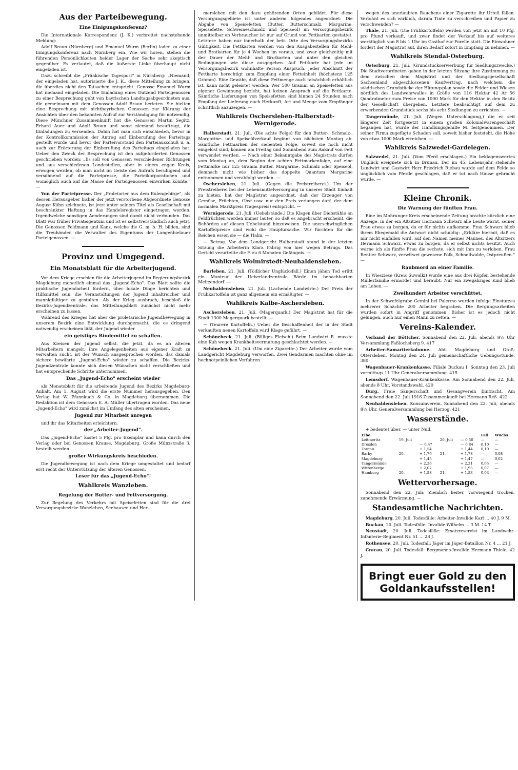Aus der Parteibewegung.
Eine Einigungskonferenz?
Die Internationale Korrespondenz (J. K.) verbreitet nachstehende Meldung:
Adolf Braun (Nürnberg) und Emanuel Wurm (Berlin) laden zu einer Einigungskonferenz nach Nürnberg ein. Wie wir hören, stehen die führenden Persönlichkeiten beider Lager der Sache sehr skeptisch gegenüber. Es verlautet, daß die äußerste Linke überhaupt nicht eingeladen ist.
Dazu schreibt die „Fränkische Tagespost" in Nürnberg: „Niemand, der eingeladen hat, autorisierte die J. K., diese Mitteilung zu bringen, die überdies nicht den Tatsachen entspricht. Genosse Emanuel Wurm hat niemand eingeladen. Die Einladung eines Dutzend Parteigenossen zu einer Besprechung geht von bayrischen Landtagsabgeordneten aus, die gemeinsam mit dem Genossen Adolf Braun berieten. Sie hielten eine Besprechung mit nichtbayrischen Genossen zur Klärung der Ansichten über den bekannten Aufruf zur Verständigung für notwendig. Diese Münchner Zusammenkunft hat die Genossen Martin Segitz, Erhard Auer und Adolf Braun und sonst niemand beauftragt, die Einladungen zu versenden. Dahin hat man sich entschieden, bevor in der Kontrollkommission der Antrag auf Einberufung des Parteitags gestellt wurde und bevor der Parteivorstand den Parteiausschuß u. a. auch zur Erörterung der Einberufung des Parteitags eingeladen hat. Ueber den Zweck der Besprechung ist den aufgeforderten Genossen geschrieben worden: „Es soll von Genossen verschiedener Richtungen und aus verschiedenen Landesteilen, aber in einem engen Kreis, erwogen werden, ob man nicht im Geiste des Aufrufs beruhigend und versöhnend auf die Parteipresse, die Parteikorporationen und womöglich auch auf die Masse der Parteigenossen einwirken könnte." —
Von der Parteipresse. Der „Proletarier aus dem Eulengebirge", als dessen Herausgeber bisher der jetzt verstorbene Abgeordnete Genosse August Kühn zeichnete, ist jetzt unter seinem Titel als Gesellschaft mit beschränkter Haftung in das Handelsregister eingetragen worden. Irgendwelche sonstigen Aenderungen sind damit nicht verbunden. Das Blatt war früher Privateigentum und ist es selbstverständlich auch jetzt. Die Genossen Feldmann und Kanz, welche die G. m. b. H. bilden, sind die Treuhänder, die Verwalter des Eigentums der Langenbielauer Parteigenossen. —
Provinz und Umgegend.
Ein Monatsblatt für die Arbeiterjugend.
Vor dem Kriege erschien für die Arbeiterjugend im Regierungsbezirk Magdeburg monatlich einmal das „Jugend-Echo". Das Blatt sollte die praktische Jugendarbeit fördern, über lokale Dinge berichten und Hilfsmittel sein, die Veranstaltungen der Jugend inhaltreicher und mannigfaltiger zu gestalten. Als der Krieg ausbrach, beschloß die Bezirks-Jugendzentrale, das Mitteilungsblatt zunächst nicht mehr erscheinen zu lassen.
Während des Krieges hat aber die proletarische Jugendbewegung in unserem Bezirk eine Entwicklung durchgemacht, die es dringend notwendig erscheinen läßt, der Jugend wieder
ein geistiges Bindemittel zu schaffen.
Aus Kreisen der Jugend selbst, die jetzt, da es an älteren Mitarbeitern mangelt, ihre Angelegenheiten aus eigener Kraft zu verwalten sucht, ist der Wunsch ausgesprochen worden, das damals sichere bewährte „Jugend-Echo" wieder zu schaffen. Die Bezirks-Jugendzentrale konnte sich diesen Wünschen nicht verschließen und hat entsprechende Schritte unternommen.
Das „Jugend-Echo" erscheint wieder
als Monatsblatt für die arbeitende Jugend des Bezirks Magdeburg-Anhalt. Am 1. August wird die erste Nummer herausgegeben. Den Verlag hat W. Pfannkuch & Co. in Magdeburg übernommen. Die Redaktion ist dem Genossen E. A. Müller übertragen worden. Das neue „Jugend-Echo" wird zunächst im Umfang des alten erscheinen.
Jugend zur Mitarbeit anregen
und ihr das Mitarbeiten erleichtern.
der „Arbeiter-Jugend".
Das „Jugend-Echo" kostet 5 Pfg. pro Exemplar und kann durch den Verlag oder bei Genossen Krause, Magdeburg, Große Münzstraße 3, bestellt werden.
großer Wirkungskreis beschieden.
Die Jugendbewegung ist nach dem Kriege umgestaltet und bedarf erst recht der Unterstützung der älteren Genossen.
Leser für das „Jugend-Echo"!
Wahlkreis Wanzleben.
Regelung der Butter- und Fettversorgung.
Zur Regelung des Verkehrs mit Speisefetten sind für die drei Versorgungsbezirke Wanzleben, Seehausen und Her-
mersleben mit den dazu gehörenden Orten gebildet. Für diese Versorgungsgebiete ist unter anderm folgendes angeordnet: Die Abgabe von Speisefetten (Butter, Butterschmalz, Margarine, Speisefette, Schweineschmalz und Speiseöl) im Versorgungsbezirk unmittelbar an Verbraucher ist nur auf Grund von Fettkarten gestattet. Letztere haben nur innerhalb der betr. Orte des Versorgungsbezirks Gültigkeit. Die Fettkarten werden von den Ausgabestellen für Mehl- und Brotkarten für je 4 Wochen im voraus, und zwar gleichzeitig mit der Dauer der Mehl- und Brotkarten und unter den gleichen Bedingungen wie diese ausgegeben. Auf Fettkarte hat jede im Versorgungsbezirk wohnhafte Person Anspruch. Jeder Abschnitt der Fettkarte berechtigt zum Empfang einer Fetteinheit (höchstens 125 Gramm). Eine Gewähr, daß diese Fettmenge auch tatsächlich erhältlich ist, kann nicht geleistet werden. Wer 500 Gramm an Speisefetten aus eigener Gewinnung bezieht, hat keinen Anspruch auf die Fettkarte. Sämtliche Lieferungen von Speisefetten sind binnen 24 Stunden nach Empfang der Lieferung nach Herkunft, Art und Menge vom Empfänger schriftlich anzuzeigen. —
Wahlkreis Oschersleben-Halberstadt-Wernigerode.
Halberstadt, 21. Juli. (Die achte Folge) für den Butter-, Schmalz-, Margarine- und Speiseölverkauf beginnt von nächsten Montag ab. Sämtliche Fettmarken der siebenten Folge, soweit sie noch nicht eingelöst sind, können am Freitag und Sonnabend zum Ankauf von Fett verwendet werden. — Nach einer Bekanntgabe des Magistrats dürfen vom Montag an, dem Beginn der achten Fettmarkenfolge, auf eine Fettmarke nur 125 Gramm Butter, Margarine, Schmalz oder Speiseöl, demnach nicht wie bisher das doppelte Quantum Margarine entnommen und verabfolgt werden. —
Oschersleben, 21. Juli. (Gegen die Preistreiberei.) Um der Preistreiberei bei der Lebensmittelversorgung in unserer Stadt Einhalt zu bieten, hat der Magistrat angeordnet, daß der Erzeuger von Gemüse, Früchten, Obst usw. nur den Preis verlangen darf, der dem normalen Marktpreis (Tagespreis) entspricht. —
Wernigerode, 21. Juli. (Uebelstände.) Die Klagen über Diebstähle an Feldfrüchten werden immer lauter, so daß es angebracht erscheint, die Behörden auf diesen Uebelstand hinzuweisen. Die unerschwinglichen Kartoffelpreise sind wohl die Hauptursache. Wir fürchten für die Reichen essen sie — die Halm. —
— Betrug. Vor dem Landgericht Halberstadt stand in der letzten Sitzung die Arbeiterin Klara Fabrig von hier wegen Betrugs. Das Gericht verurteilte die F. zu 6 Monaten Gefängnis. —
Wahlkreis Wolmirstedt-Neuhaldensleben.
Barleben, 21. Juli. (Tödlicher Unglücksfall.) Einen jähen Tod erlitt ein Monteur der Ueberlandzentrale Börde im benachbarten Meitzendorf. —
Neuhaldensleben, 21. Juli. (Lachende Landwirte.) Der Preis der Frühkartoffeln ist ganz allgemein ein ermäßigter. —
Wahlkreis Kalbe-Aschersleben.
Aschersleben, 21. Juli. (Magerquark.) Der Magistrat hat für die Stadt 1300 Magerquark bestellt. —
— (Teurere Kartoffeln.) Ueber die Beschaffenheit der in der Stadt verkauften neuen Kartoffeln wird Klage geführt. —
Schönebeck, 21. Juli. (Billiges Fleisch.) Beim Landwirt R. musste eine Kuh wegen Krankheitsvermutung geschlachtet werden. —
Schönebeck, 21. Juli. (Um eine Zigarette.) Der Arbeiter wurde vom Landgericht Magdeburg verworfen. Zwei Gendarmen machten ohne im hochnotpeinlichen Verfahren
wegen des unerlaubten Rauchens einer Zigarette ihr Urteil fällen. Verlohnt es sich wirklich, darum Tinte zu verschreiben und Papier zu verschwenden? —
Thale, 21. Juli. (Die Frühkartoffeln) werden von jetzt an mit 10 Pfg. pro Pfund verkauft, und zwar findet der Verkauf bis auf weiteres werktäglich von 8 bis 1 Uhr im Gasthof zur Forelle statt. Die Einwohner fordert der Magistrat auf, ihren Bedarf sofort in Empfang zu nehmen. —
Wahlkreis Stendal-Osterburg.
Osterburg, 21. Juli. (Grundstückserwerbung für Siedlungszwecke.) Die Stadtverordneten gaben in der letzten Sitzung ihre Zustimmung zu dem zwischen dem Magistrat und der Siedlungsgesellschaft Sachsenland abgeschlossenen Kaufvertrag, nach welchem die städtischen Grundstücke der Hütungsplan sowie die Felder und Wiesen nördlich des Landwehrwalles in Größe von 116 Hektar 42 Ar 56 Quadratmeter zum Preise von 1000 Mark für den Hektar in den Besitz der Gesellschaft übergehen. Letztere beabsichtigt auf dem zu erwerbenden Grundstück sechs bis acht Siedlungen zu errichten. —
Tangermünde, 21. Juli. (Wegen Unterschlagung,) die er seit längerer Zeit fortgesetzt in einem großen Kolonialwarengeschäft begangen hat, wurde der Handlungsgehilfe M. festgenommen. Der seiner Firma zugefügte Schaden soll, soweit bisher feststeht, die Höhe von etwa 1000 Mark erreichen. —
Wahlkreis Salzwedel-Gardelegen.
Salzwedel, 21. Juli. (Vom Pferd erschlagen.) Ein beklagenswertes Unglück ereignete sich in Brunau. Der im 45. Lebensjahr stehende Landwirt und Gastwirt Herr Friedrich Riebau wurde auf dem Felde so unglücklich vom Pferde geschlagen, daß er tot nach Hause gebracht wurde. —
Kleine Chronik.
Die Warnung der fünften Frau.
Eine im Mohrunger Kreis erscheinende Zeitung brachte kürzlich eine Anzeige, in der ein Altsitzer Hermann Schwarz alle Leute warnt, seiner Frau etwas zu borgen, da er für nichts aufkomme. Frau Schwarz blieb ihrem Ehegemahl die Antwort nicht schuldig: „Erkläre hiermit, daß es mir nicht einfallen wird, auf den Namen meines Mannes, des Altsitzers Hermann Schwarz, etwas zu borgen, da er selbst nichts besitzt. Auch warne ich als fünfte Frau die sechste, sich mit ihm zu verloben. Frau Rentier Schwarz, verwitwet gewesene Pölk, Schnellwalde, Ostpreußen." —
Raubmord an einer Familie.
In Wiesziese (Kreis Suwalki) wurde eine aus drei Köpfen bestehende Müllerfamilie ermordet und beraubt. Nur ein zweijähriges Kind blieb am Leben. —
Zweihundert Arbeiter verschüttet.
In der Schwefelgrube Gemini bei Palermo wurden infolge Einsturzes mehrerer Schächte 200 Arbeiter begraben. Die Bergungsarbeiten wurden sofort in Angriff genommen. Bisher ist es jedoch nicht gelungen, auch nur einen Mann zu retten. —
Vereins-Kalender.
Verband der Böttcher. Sonnabend den 22. Juli, abends 8½ Uhr Versammlung Faßlochsberg 9. 417
Arbeiter-Samariterkolonne. Abt. Magdeburg und Groß-Ottersleben. Montag den 24. Juli gemeinschaftliche Uebungsstunde. 380
Wagenbauer-Krankenkasse. Filiale Buckau I. Sonntag den 23. Juli vormittags 11 Uhr Generalversammlung. 415
Lemsdorf. Wagenbauer-Krankenkasse. Am Sonnabend den 22. Juli, abends 8 Uhr, Vorstandswahl. 420
Burg. Freie Sängerschaft und Gesangverein Eintracht. Am Sonnabend den 22. Juli 1916 Zusammenkunft bei Hermann Reß. 422
Neuhaldensleben. Konsumverein. Sonnabend den 22. Juli, abends 8½ Uhr, Generalversammlung bei Herzog. 421
Wasserstände.
+ bedeutet über, — unter Null.
| Elbe. | | | | | Fall | Wuchs |
| --- | --- | --- | --- | --- | --- | --- |
| Leitmeritz | 19. Juli | | 20. Juli | — 0,50 | — | — |
| Dresden | | — 0,47 | | — 0,84 | 0,10 | — |
| Torgau | | + 1,54 | | + 1,44 | 0,10 | — |
| Barby | 20. | + 1,70 | 21. | + 1,78 | — | 0,08 |
| Magdeburg | | + 1,45 | | + 1,47 | — | 0,02 |
| Tangermünde | | + 2,26 | | + 2,21 | 0,05 | — |
| Wittenberge | | + 2,02 | | + 1,95 | 0,07 | — |
| Hamburg | 20. | + 1,58 | 21. | + 1,53 | 0,03 | — |
Wettervorhersage.
Sonnabend den 22. Juli: Ziemlich heiter, vorwiegend trocken, zunehmende Erwärmung. —
Standesamtliche Nachrichten.
Magdeburg, 20. Juli. Todesfälle: Arbeiter-Invalide Karl ... 40 J. 9 M.
Buckau, 20. Juli. Todesfälle: Invalide Wilhelm ... 3 M. 14 T.
Neustadt, 20. Juli. Todesfälle: Ersatzreservist im Landwehr-Infanterie-Regiment Nr. 51 ... 28 J.
Rothensee, 20. Juli. Todesfall: Jäger im Jäger-Bataillon Nr. 4 ... 21 J.
Cracau, 20. Juli. Todesfall: Bergmanns-Invalide Hermann Thiele, 42 J.
Bringt euer Gold zu den Goldankaufsstellen!